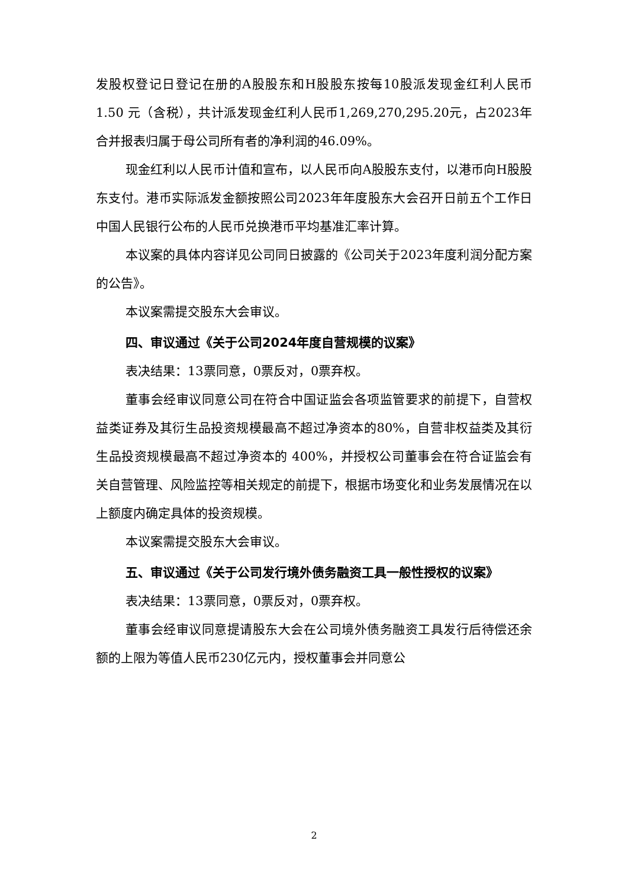发股权登记日登记在册的A股股东和H股股东按每10股派发现金红利人民币 1.50 元（含税），共计派发现金红利人民币1,269,270,295.20元，占2023年合并报表归属于母公司所有者的净利润的46.09%。
现金红利以人民币计值和宣布，以人民币向A股股东支付，以港币向H股股东支付。港币实际派发金额按照公司2023年年度股东大会召开日前五个工作日中国人民银行公布的人民币兑换港币平均基准汇率计算。
本议案的具体内容详见公司同日披露的《公司关于2023年度利润分配方案的公告》。
本议案需提交股东大会审议。
四、审议通过《关于公司2024年度自营规模的议案》
表决结果：13票同意，0票反对，0票弃权。
董事会经审议同意公司在符合中国证监会各项监管要求的前提下，自营权益类证券及其衍生品投资规模最高不超过净资本的80%，自营非权益类及其衍生品投资规模最高不超过净资本的 400%，并授权公司董事会在符合证监会有关自营管理、风险监控等相关规定的前提下，根据市场变化和业务发展情况在以上额度内确定具体的投资规模。
本议案需提交股东大会审议。
五、审议通过《关于公司发行境外债务融资工具一般性授权的议案》
表决结果：13票同意，0票反对，0票弃权。
董事会经审议同意提请股东大会在公司境外债务融资工具发行后待偿还余额的上限为等值人民币230亿元内，授权董事会并同意公
2